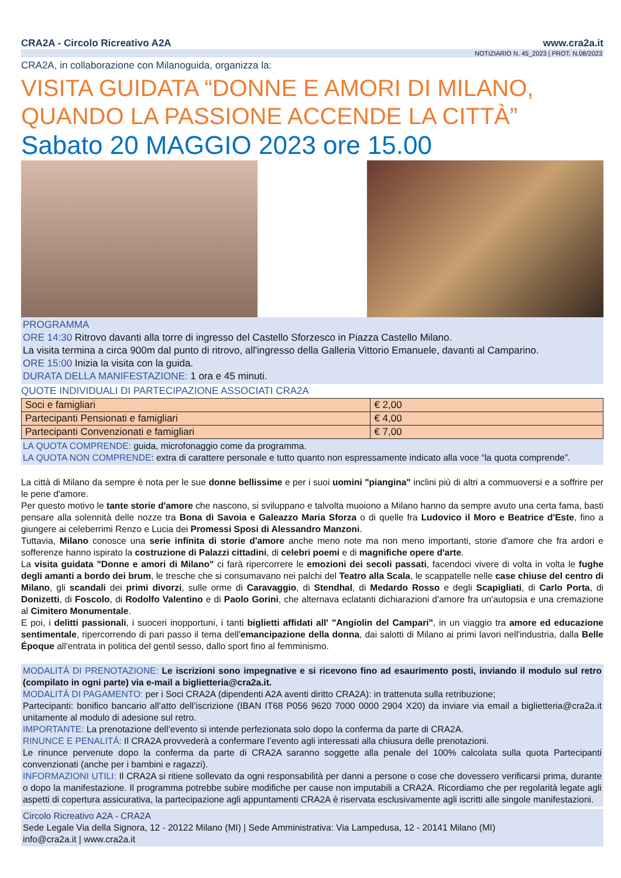CRA2A - Circolo Ricreativo A2A www.cra2a.it
NOTIZIARIO N. 45_2023 | PROT. N.08/2023
CRA2A, in collaborazione con Milanoguida, organizza la:
VISITA GUIDATA “DONNE E AMORI DI MILANO, QUANDO LA PASSIONE ACCENDE LA CITTÀ”
Sabato 20 MAGGIO 2023 ore 15.00
PROGRAMMA
ORE 14:30 Ritrovo davanti alla torre di ingresso del Castello Sforzesco in Piazza Castello Milano.
La visita termina a circa 900m dal punto di ritrovo, all'ingresso della Galleria Vittorio Emanuele, davanti al Camparino.
ORE 15:00 Inizia la visita con la guida.
DURATA DELLA MANIFESTAZIONE: 1 ora e 45 minuti.
QUOTE INDIVIDUALI DI PARTECIPAZIONE ASSOCIATI CRA2A
| Soci e famigliari | € 2,00 |
| Partecipanti Pensionati e famigliari | € 4,00 |
| Partecipanti Convenzionati e famigliari | € 7,00 |
LA QUOTA COMPRENDE: guida, microfonaggio come da programma.
LA QUOTA NON COMPRENDE: extra di carattere personale e tutto quanto non espressamente indicato alla voce “la quota comprende”.
La città di Milano da sempre è nota per le sue donne bellissime e per i suoi uomini "piangina" inclini più di altri a commuoversi e a soffrire per le pene d'amore.
Per questo motivo le tante storie d'amore che nascono, si sviluppano e talvolta muoiono a Milano hanno da sempre avuto una certa fama, basti pensare alla solennità delle nozze tra Bona di Savoia e Galeazzo Maria Sforza o di quelle fra Ludovico il Moro e Beatrice d'Este, fino a giungere ai celeberrimi Renzo e Lucia dei Promessi Sposi di Alessandro Manzoni.
Tuttavia, Milano conosce una serie infinita di storie d'amore anche meno note ma non meno importanti, storie d'amore che fra ardori e sofferenze hanno ispirato la costruzione di Palazzi cittadini, di celebri poemi e di magnifiche opere d'arte.
La visita guidata "Donne e amori di Milano" ci farà ripercorrere le emozioni dei secoli passati, facendoci vivere di volta in volta le fughe degli amanti a bordo dei brum, le tresche che si consumavano nei palchi del Teatro alla Scala, le scappatelle nelle case chiuse del centro di Milano, gli scandali dei primi divorzi, sulle orme di Caravaggio, di Stendhal, di Medardo Rosso e degli Scapigliati, di Carlo Porta, di Donizetti, di Foscolo, di Rodolfo Valentino e di Paolo Gorini, che alternava eclatanti dichiarazioni d'amore fra un'autopsia e una cremazione al Cimitero Monumentale.
E poi, i delitti passionali, i suoceri inopportuni, i tanti biglietti affidati all' "Angiolin del Campari", in un viaggio tra amore ed educazione sentimentale, ripercorrendo di pari passo il tema dell'emancipazione della donna, dai salotti di Milano ai primi lavori nell'industria, dalla Belle Époque all'entrata in politica del gentil sesso, dallo sport fino al femminismo.
MODALITÁ DI PRENOTAZIONE: Le iscrizioni sono impegnative e si ricevono fino ad esaurimento posti, inviando il modulo sul retro (compilato in ogni parte) via e-mail a biglietteria@cra2a.it.
MODALITÀ DI PAGAMENTO: per i Soci CRA2A (dipendenti A2A aventi diritto CRA2A): in trattenuta sulla retribuzione;
Partecipanti: bonifico bancario all’atto dell’iscrizione (IBAN IT68 P056 9620 7000 0000 2904 X20) da inviare via email a biglietteria@cra2a.it unitamente al modulo di adesione sul retro.
IMPORTANTE: La prenotazione dell’evento si intende perfezionata solo dopo la conferma da parte di CRA2A.
RINUNCE E PENALITÁ: Il CRA2A provvederà a confermare l’evento agli interessati alla chiusura delle prenotazioni.
Le rinunce pervenute dopo la conferma da parte di CRA2A saranno soggette alla penale del 100% calcolata sulla quota Partecipanti convenzionati (anche per i bambini e ragazzi).
INFORMAZIONI UTILI: Il CRA2A si ritiene sollevato da ogni responsabilità per danni a persone o cose che dovessero verificarsi prima, durante o dopo la manifestazione. Il programma potrebbe subire modifiche per cause non imputabili a CRA2A. Ricordiamo che per regolarità legate agli aspetti di copertura assicurativa, la partecipazione agli appuntamenti CRA2A è riservata esclusivamente agli iscritti alle singole manifestazioni.
Circolo Ricreativo A2A - CRA2A
Sede Legale Via della Signora, 12 - 20122 Milano (MI) | Sede Amministrativa: Via Lampedusa, 12 - 20141 Milano (MI)
info@cra2a.it | www.cra2a.it